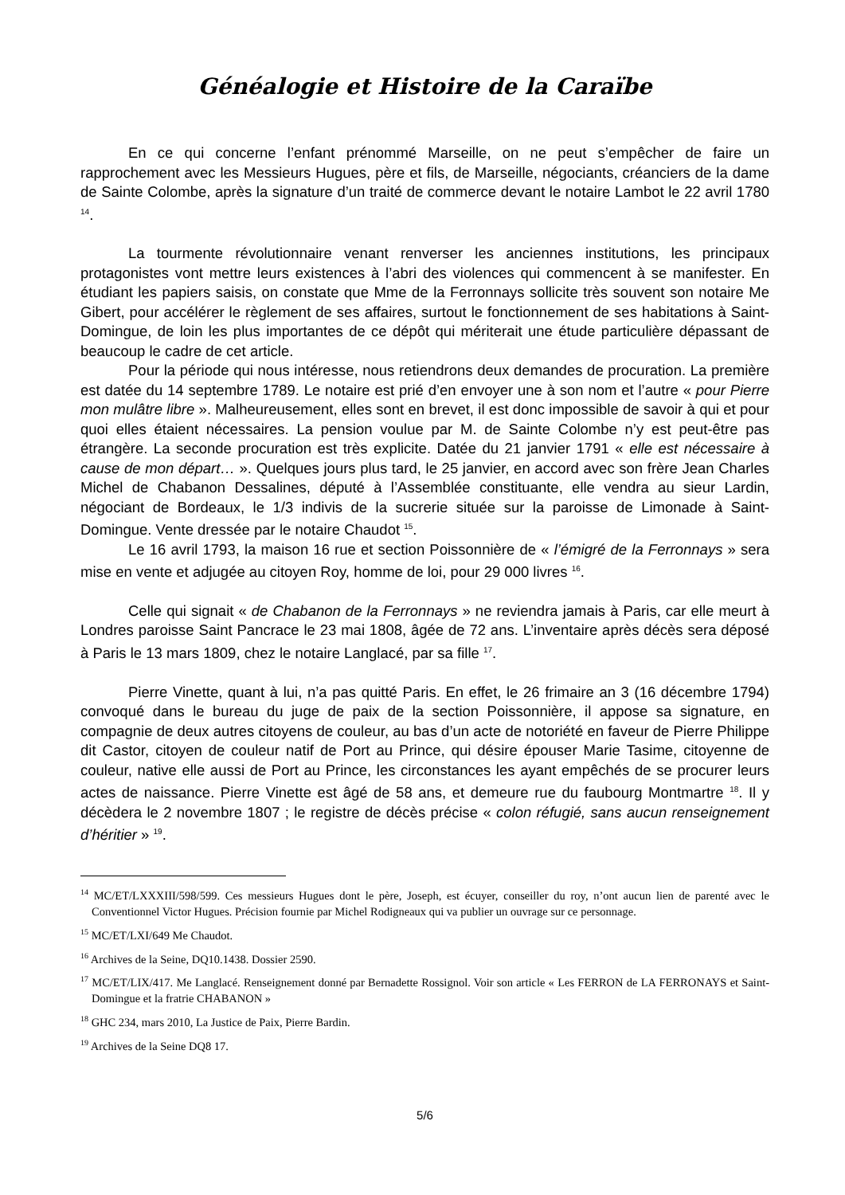Généalogie et Histoire de la Caraïbe
En ce qui concerne l’enfant prénommé Marseille, on ne peut s’empêcher de faire un rapprochement avec les Messieurs Hugues, père et fils, de Marseille, négociants, créanciers de la dame de Sainte Colombe, après la signature d’un traité de commerce devant le notaire Lambot le 22 avril 1780 <sup>14</sup>.
La tourmente révolutionnaire venant renverser les anciennes institutions, les principaux protagonistes vont mettre leurs existences à l’abri des violences qui commencent à se manifester. En étudiant les papiers saisis, on constate que Mme de la Ferronnays sollicite très souvent son notaire Me Gibert, pour accélérer le règlement de ses affaires, surtout le fonctionnement de ses habitations à Saint-Domingue, de loin les plus importantes de ce dépôt qui mériterait une étude particulière dépassant de beaucoup le cadre de cet article.
Pour la période qui nous intéresse, nous retiendrons deux demandes de procuration. La première est datée du 14 septembre 1789. Le notaire est prié d’en envoyer une à son nom et l’autre « pour Pierre mon mulâtre libre ». Malheureusement, elles sont en brevet, il est donc impossible de savoir à qui et pour quoi elles étaient nécessaires. La pension voulue par M. de Sainte Colombe n’y est peut-être pas étrangère. La seconde procuration est très explicite. Datée du 21 janvier 1791 « elle est nécessaire à cause de mon départ… ». Quelques jours plus tard, le 25 janvier, en accord avec son frère Jean Charles Michel de Chabanon Dessalines, député à l’Assemblée constituante, elle vendra au sieur Lardin, négociant de Bordeaux, le 1/3 indivis de la sucrerie située sur la paroisse de Limonade à Saint-Domingue. Vente dressée par le notaire Chaudot <sup>15</sup>.
Le 16 avril 1793, la maison 16 rue et section Poissonnière de « l’émigré de la Ferronnays » sera mise en vente et adjugée au citoyen Roy, homme de loi, pour 29 000 livres <sup>16</sup>.
Celle qui signait « de Chabanon de la Ferronnays » ne reviendra jamais à Paris, car elle meurt à Londres paroisse Saint Pancrace le 23 mai 1808, âgée de 72 ans. L’inventaire après décès sera déposé à Paris le 13 mars 1809, chez le notaire Langlacé, par sa fille <sup>17</sup>.
Pierre Vinette, quant à lui, n’a pas quitté Paris. En effet, le 26 frimaire an 3 (16 décembre 1794) convoqué dans le bureau du juge de paix de la section Poissonnière, il appose sa signature, en compagnie de deux autres citoyens de couleur, au bas d’un acte de notoriété en faveur de Pierre Philippe dit Castor, citoyen de couleur natif de Port au Prince, qui désire épouser Marie Tasime, citoyenne de couleur, native elle aussi de Port au Prince, les circonstances les ayant empêchés de se procurer leurs actes de naissance. Pierre Vinette est âgé de 58 ans, et demeure rue du faubourg Montmartre <sup>18</sup>. Il y décèdera le 2 novembre 1807 ; le registre de décès précise « colon réfugié, sans aucun renseignement d’héritier » <sup>19</sup>.
<sup>14</sup> MC/ET/LXXXIII/598/599. Ces messieurs Hugues dont le père, Joseph, est écuyer, conseiller du roy, n’ont aucun lien de parenté avec le Conventionnel Victor Hugues. Précision fournie par Michel Rodigneaux qui va publier un ouvrage sur ce personnage.
<sup>15</sup> MC/ET/LXI/649 Me Chaudot.
<sup>16</sup> Archives de la Seine, DQ10.1438. Dossier 2590.
<sup>17</sup> MC/ET/LIX/417. Me Langlacé. Renseignement donné par Bernadette Rossignol. Voir son article « Les FERRON de LA FERRONAYS et Saint-Domingue et la fratrie CHABANON »
<sup>18</sup> GHC 234, mars 2010, La Justice de Paix, Pierre Bardin.
<sup>19</sup> Archives de la Seine DQ8 17.
5/6